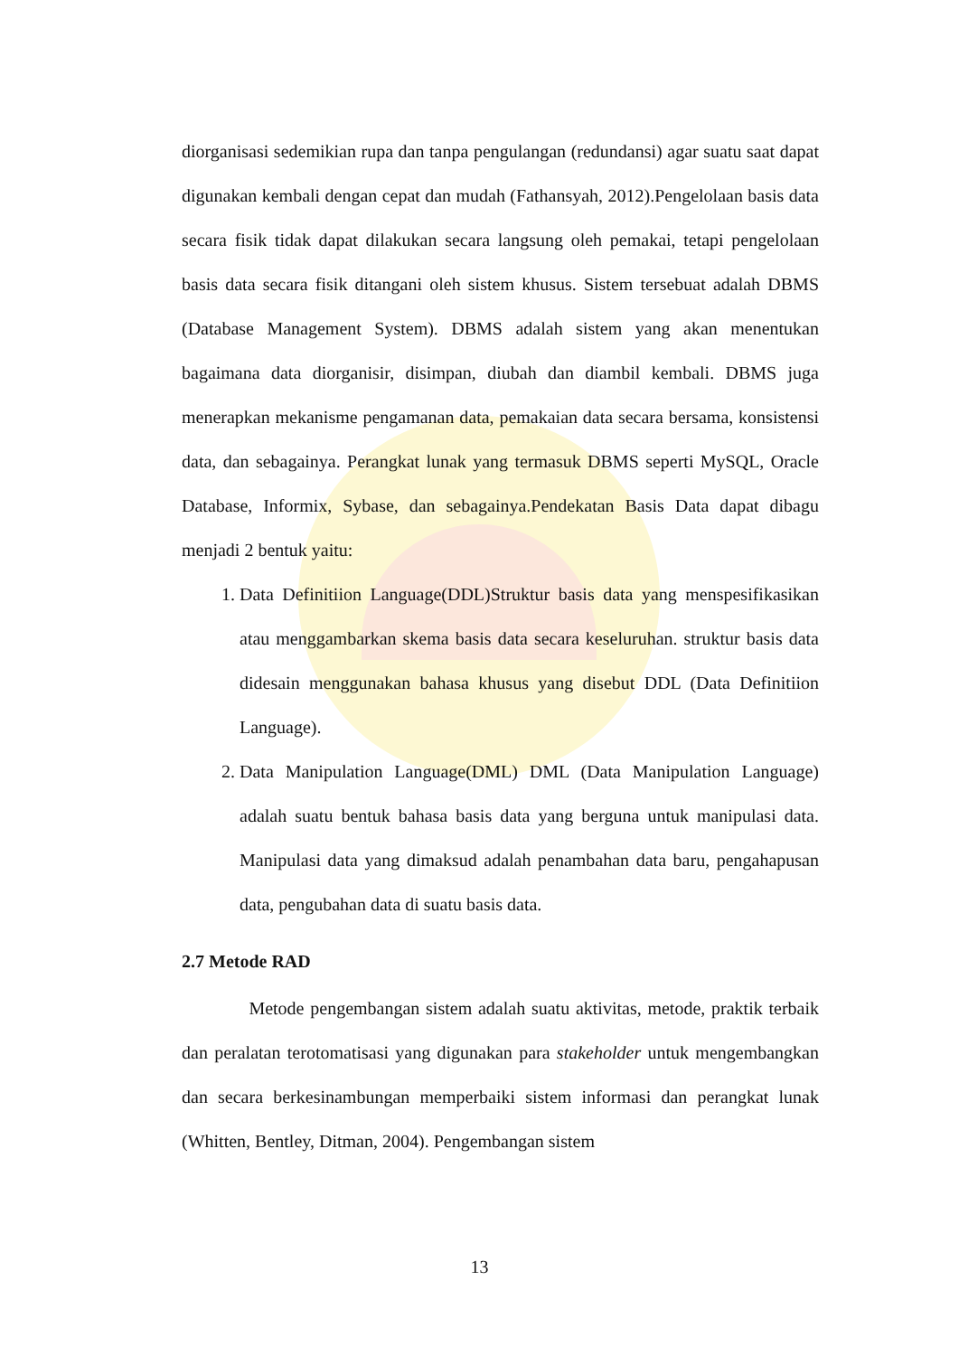diorganisasi sedemikian rupa dan tanpa pengulangan (redundansi) agar suatu saat dapat digunakan kembali dengan cepat dan mudah (Fathansyah, 2012).Pengelolaan basis data secara fisik tidak dapat dilakukan secara langsung oleh pemakai, tetapi pengelolaan basis data secara fisik ditangani oleh sistem khusus. Sistem tersebuat adalah DBMS (Database Management System). DBMS adalah sistem yang akan menentukan bagaimana data diorganisir, disimpan, diubah dan diambil kembali. DBMS juga menerapkan mekanisme pengamanan data, pemakaian data secara bersama, konsistensi data, dan sebagainya. Perangkat lunak yang termasuk DBMS seperti MySQL, Oracle Database, Informix, Sybase, dan sebagainya.Pendekatan Basis Data dapat dibagu menjadi 2 bentuk yaitu:
1. Data Definitiion Language(DDL)Struktur basis data yang menspesifikasikan atau menggambarkan skema basis data secara keseluruhan. struktur basis data didesain menggunakan bahasa khusus yang disebut DDL (Data Definitiion Language).
2. Data Manipulation Language(DML) DML (Data Manipulation Language) adalah suatu bentuk bahasa basis data yang berguna untuk manipulasi data. Manipulasi data yang dimaksud adalah penambahan data baru, pengahapusan data, pengubahan data di suatu basis data.
2.7 Metode RAD
Metode pengembangan sistem adalah suatu aktivitas, metode, praktik terbaik dan peralatan terotomatisasi yang digunakan para stakeholder untuk mengembangkan dan secara berkesinambungan memperbaiki sistem informasi dan perangkat lunak (Whitten, Bentley, Ditman, 2004). Pengembangan sistem
13